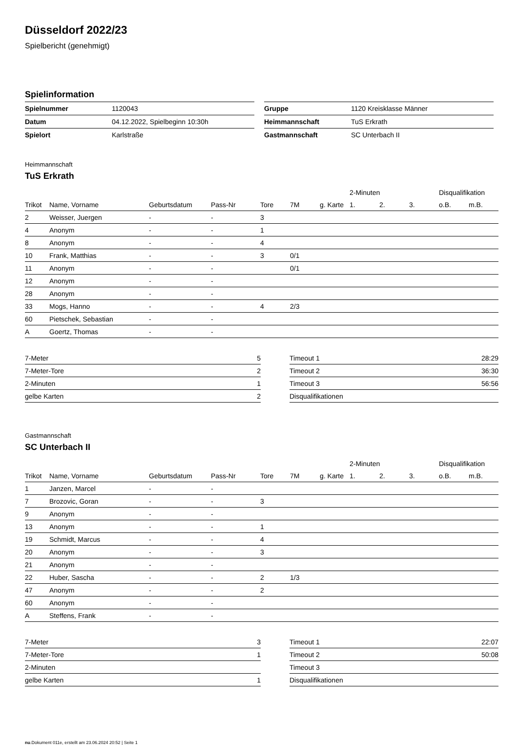Düsseldorf 2022/23
Spielbericht (genehmigt)
Spielinformation
| Spielnummer | 1120043 |
| Datum | 04.12.2022, Spielbeginn 10:30h |
| Spielort | Karlstraße |
| Gruppe | 1120 Kreisklasse Männer |
| Heimmannschaft | TuS Erkrath |
| Gastmannschaft | SC Unterbach II |
Heimmannschaft
TuS Erkrath
| | | | | | | | 2-Minuten | | | Disqualifikation | |
| --- | --- | --- | --- | --- | --- | --- | --- | --- | --- | --- | --- |
| Trikot | Name, Vorname | Geburtsdatum | Pass-Nr | Tore | 7M | g. Karte | 1. | 2. | 3. | o.B. | m.B. |
| 2 | Weisser, Juergen | - | - | 3 | | | | | | | |
| 4 | Anonym | - | - | 1 | | | | | | | |
| 8 | Anonym | - | - | 4 | | | | | | | |
| 10 | Frank, Matthias | - | - | 3 | 0/1 | | | | | | |
| 11 | Anonym | - | - | | 0/1 | | | | | | |
| 12 | Anonym | - | - | | | | | | | | |
| 28 | Anonym | - | - | | | | | | | | |
| 33 | Mogs, Hanno | - | - | 4 | 2/3 | | | | | | |
| 60 | Pietschek, Sebastian | - | - | | | | | | | | |
| A | Goertz, Thomas | - | - | | | | | | | | |
| 7-Meter | 5 |
| 7-Meter-Tore | 2 |
| 2-Minuten | 1 |
| gelbe Karten | 2 |
| Timeout 1 | 28:29 |
| Timeout 2 | 36:30 |
| Timeout 3 | 56:56 |
| Disqualifikationen | |
Gastmannschaft
SC Unterbach II
| | | | | | | | 2-Minuten | | | Disqualifikation | |
| --- | --- | --- | --- | --- | --- | --- | --- | --- | --- | --- | --- |
| Trikot | Name, Vorname | Geburtsdatum | Pass-Nr | Tore | 7M | g. Karte | 1. | 2. | 3. | o.B. | m.B. |
| 1 | Janzen, Marcel | - | - | | | | | | | | |
| 7 | Brozovic, Goran | - | - | 3 | | | | | | | |
| 9 | Anonym | - | - | | | | | | | | |
| 13 | Anonym | - | - | 1 | | | | | | | |
| 19 | Schmidt, Marcus | - | - | 4 | | | | | | | |
| 20 | Anonym | - | - | 3 | | | | | | | |
| 21 | Anonym | - | - | | | | | | | | |
| 22 | Huber, Sascha | - | - | 2 | 1/3 | | | | | | |
| 47 | Anonym | - | - | 2 | | | | | | | |
| 60 | Anonym | - | - | | | | | | | | |
| A | Steffens, Frank | - | - | | | | | | | | |
| 7-Meter | 3 |
| 7-Meter-Tore | 1 |
| 2-Minuten | |
| gelbe Karten | 1 |
| Timeout 1 | 22:07 |
| Timeout 2 | 50:08 |
| Timeout 3 | |
| Disqualifikationen | |
nu.Dokument 011e, erstellt am 23.06.2024 20:52 | Seite 1